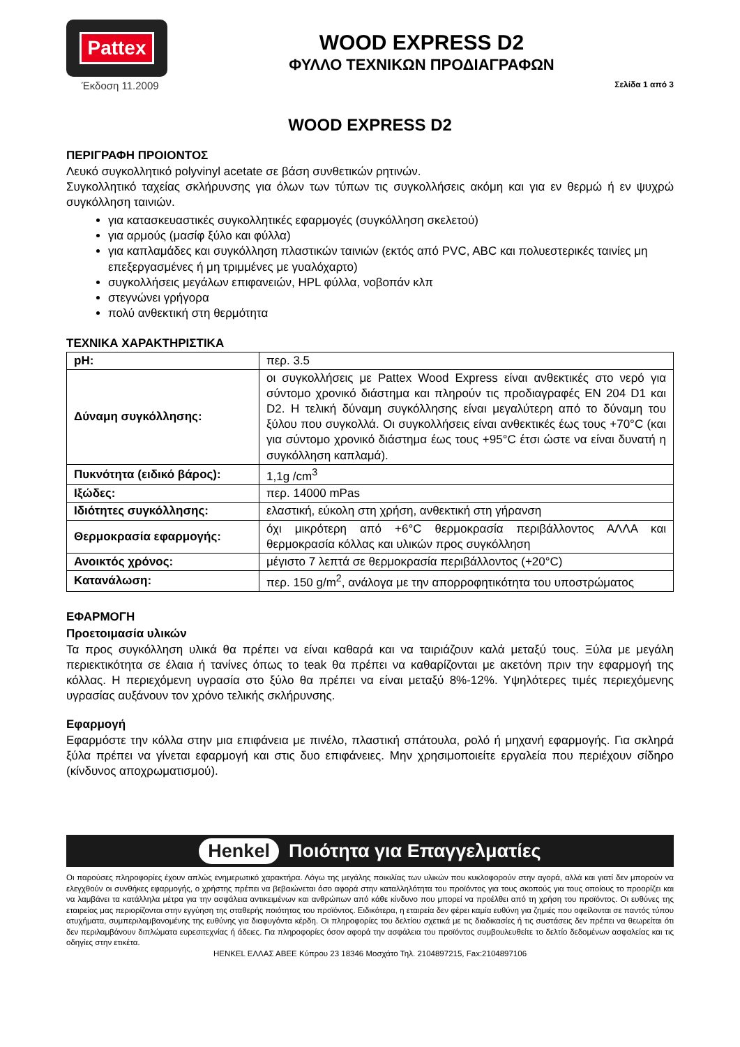Pattex
Έκδοση 11.2009
WOOD EXPRESS D2
ΦΥΛΛΟ ΤΕΧΝΙΚΩΝ ΠΡΟΔΙΑΓΡΑΦΩΝ
Σελίδα 1 από 3
WOOD EXPRESS D2
ΠΕΡΙΓΡΑΦΗ ΠΡΟΙΟΝΤΟΣ
Λευκό συγκολλητικό polyvinyl acetate σε βάση συνθετικών ρητινών.
Συγκολλητικό ταχείας σκλήρυνσης για όλων των τύπων τις συγκολλήσεις ακόμη και για εν θερμώ ή εν ψυχρώ συγκόλληση ταινιών.
για κατασκευαστικές συγκολλητικές εφαρμογές (συγκόλληση σκελετού)
για αρμούς (μασίφ ξύλο και φύλλα)
για καπλαμάδες και συγκόλληση πλαστικών ταινιών (εκτός από PVC, ABC και πολυεστερικές ταινίες μη επεξεργασμένες ή μη τριμμένες με γυαλόχαρτο)
συγκολλήσεις μεγάλων επιφανειών, HPL φύλλα, νοβοπάν κλπ
στεγνώνει γρήγορα
πολύ ανθεκτική στη θερμότητα
ΤΕΧΝΙΚΑ ΧΑΡΑΚΤΗΡΙΣΤΙΚΑ
| pH: | περ. 3.5 |
| Δύναμη συγκόλλησης: | οι συγκολλήσεις με Pattex Wood Express είναι ανθεκτικές στο νερό για σύντομο χρονικό διάστημα και πληρούν τις προδιαγραφές EN 204 D1 και D2. Η τελική δύναμη συγκόλλησης είναι μεγαλύτερη από το δύναμη του ξύλου που συγκολλά. Οι συγκολλήσεις είναι ανθεκτικές έως τους +70°C (και για σύντομο χρονικό διάστημα έως τους +95°C έτσι ώστε να είναι δυνατή η συγκόλληση καπλαμά). |
| Πυκνότητα (ειδικό βάρος): | 1,1g /cm<sup>3</sup> |
| Ιξώδες: | περ. 14000 mPas |
| Ιδιότητες συγκόλλησης: | ελαστική, εύκολη στη χρήση, ανθεκτική στη γήρανση |
| Θερμοκρασία εφαρμογής: | όχι μικρότερη από +6°C θερμοκρασία περιβάλλοντος ΑΛΛΑ και θερμοκρασία κόλλας και υλικών προς συγκόλληση |
| Ανοικτός χρόνος: | μέγιστο 7 λεπτά σε θερμοκρασία περιβάλλοντος (+20°C) |
| Κατανάλωση: | περ. 150 g/m<sup>2</sup>, ανάλογα με την απορροφητικότητα του υποστρώματος |
ΕΦΑΡΜΟΓΗ
Προετοιμασία υλικών
Τα προς συγκόλληση υλικά θα πρέπει να είναι καθαρά και να ταιριάζουν καλά μεταξύ τους. Ξύλα με μεγάλη περιεκτικότητα σε έλαια ή τανίνες όπως το teak θα πρέπει να καθαρίζονται με ακετόνη πριν την εφαρμογή της κόλλας. Η περιεχόμενη υγρασία στο ξύλο θα πρέπει να είναι μεταξύ 8%-12%. Υψηλότερες τιμές περιεχόμενης υγρασίας αυξάνουν τον χρόνο τελικής σκλήρυνσης.
Εφαρμογή
Εφαρμόστε την κόλλα στην μια επιφάνεια με πινέλο, πλαστική σπάτουλα, ρολό ή μηχανή εφαρμογής. Για σκληρά ξύλα πρέπει να γίνεται εφαρμογή και στις δυο επιφάνειες. Μην χρησιμοποιείτε εργαλεία που περιέχουν σίδηρο (κίνδυνος αποχρωματισμού).
Henkel Ποιότητα για Επαγγελματίες
Οι παρούσες πληροφορίες έχουν απλώς ενημερωτικό χαρακτήρα. Λόγω της μεγάλης ποικιλίας των υλικών που κυκλοφορούν στην αγορά, αλλά και γιατί δεν μπορούν να ελεγχθούν οι συνθήκες εφαρμογής, ο χρήστης πρέπει να βεβαιώνεται όσο αφορά στην καταλληλότητα του προϊόντος για τους σκοπούς για τους οποίους το προορίζει και να λαμβάνει τα κατάλληλα μέτρα για την ασφάλεια αντικειμένων και ανθρώπων από κάθε κίνδυνο που μπορεί να προέλθει από τη χρήση του προϊόντος. Οι ευθύνες της εταιρείας μας περιορίζονται στην εγγύηση της σταθερής ποιότητας του προϊόντος. Ειδικότερα, η εταιρεία δεν φέρει καμία ευθύνη για ζημιές που οφείλονται σε παντός τύπου ατυχήματα, συμπεριλαμβανομένης της ευθύνης για διαφυγόντα κέρδη. Οι πληροφορίες του δελτίου σχετικά με τις διαδικασίες ή τις συστάσεις δεν πρέπει να θεωρείται ότι δεν περιλαμβάνουν διπλώματα ευρεσιτεχνίας ή άδειες. Για πληροφορίες όσον αφορά την ασφάλεια του προϊόντος συμβουλευθείτε το δελτίο δεδομένων ασφαλείας και τις οδηγίες στην ετικέτα.
HENKEL ΕΛΛΑΣ ΑΒΕΕ Κύπρου 23 18346 Μοσχάτο Τηλ. 2104897215, Fax:2104897106